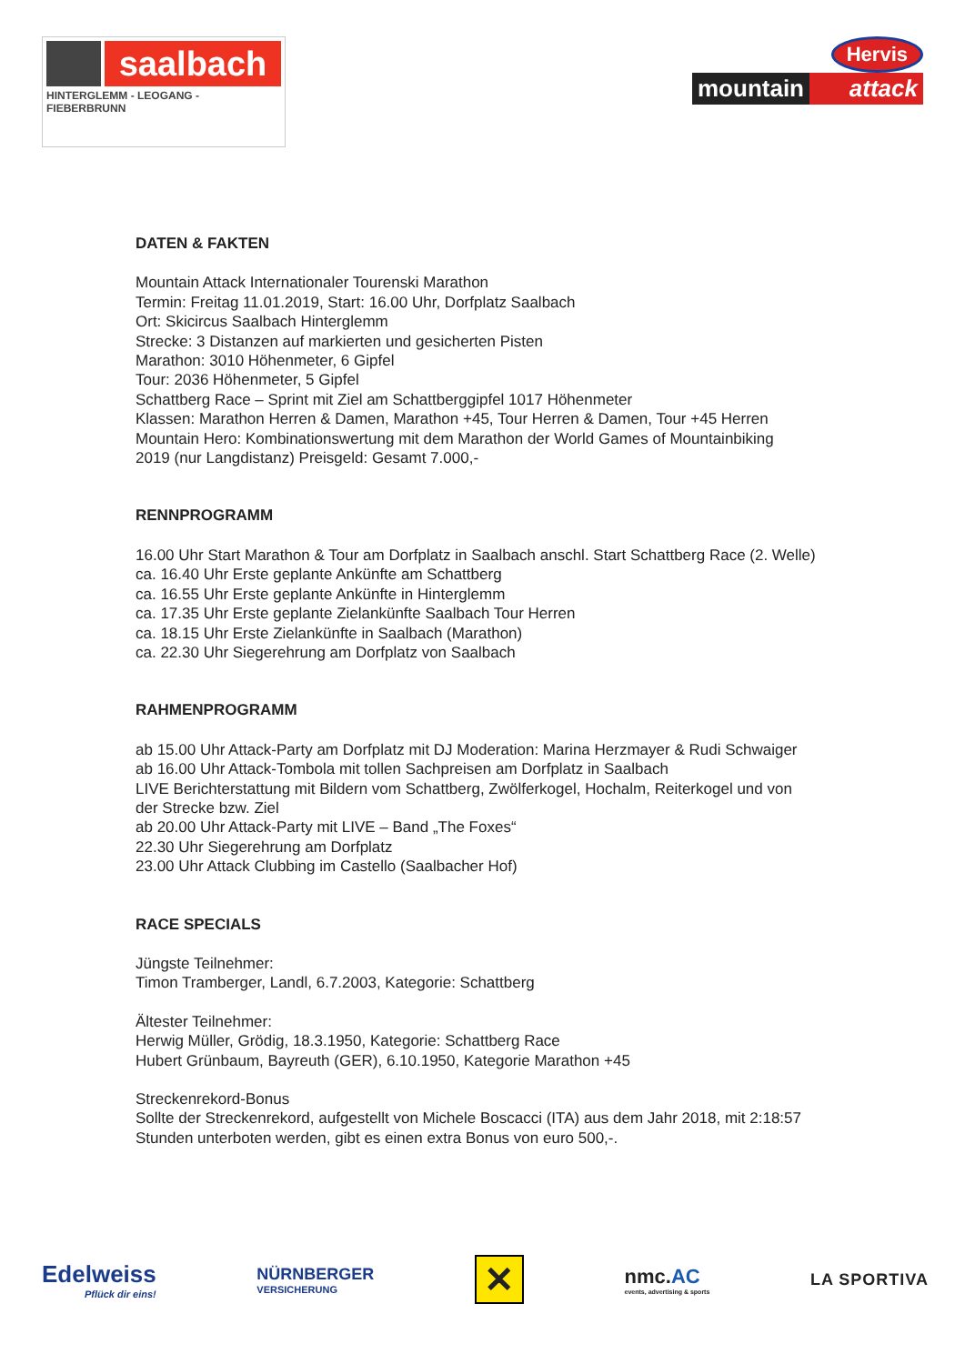saalbach
HINTERGLEMM - LEOGANG - FIEBERBRUNN
Hervis
mountain attack
DATEN & FAKTEN
Mountain Attack Internationaler Tourenski Marathon
Termin: Freitag 11.01.2019, Start: 16.00 Uhr, Dorfplatz Saalbach
Ort: Skicircus Saalbach Hinterglemm
Strecke: 3 Distanzen auf markierten und gesicherten Pisten
Marathon: 3010 Höhenmeter, 6 Gipfel
Tour: 2036 Höhenmeter, 5 Gipfel
Schattberg Race – Sprint mit Ziel am Schattberggipfel 1017 Höhenmeter
Klassen: Marathon Herren & Damen, Marathon +45, Tour Herren & Damen, Tour +45 Herren
Mountain Hero: Kombinationswertung mit dem Marathon der World Games of Mountainbiking
2019 (nur Langdistanz) Preisgeld: Gesamt 7.000,-
RENNPROGRAMM
16.00 Uhr Start Marathon & Tour am Dorfplatz in Saalbach anschl. Start Schattberg Race (2. Welle)
ca. 16.40 Uhr Erste geplante Ankünfte am Schattberg
ca. 16.55 Uhr Erste geplante Ankünfte in Hinterglemm
ca. 17.35 Uhr Erste geplante Zielankünfte Saalbach Tour Herren
ca. 18.15 Uhr Erste Zielankünfte in Saalbach (Marathon)
ca. 22.30 Uhr Siegerehrung am Dorfplatz von Saalbach
RAHMENPROGRAMM
ab 15.00 Uhr Attack-Party am Dorfplatz mit DJ Moderation: Marina Herzmayer & Rudi Schwaiger
ab 16.00 Uhr Attack-Tombola mit tollen Sachpreisen am Dorfplatz in Saalbach
LIVE Berichterstattung mit Bildern vom Schattberg, Zwölferkogel, Hochalm, Reiterkogel und von
der Strecke bzw. Ziel
ab 20.00 Uhr Attack-Party mit LIVE – Band „The Foxes“
22.30 Uhr Siegerehrung am Dorfplatz
23.00 Uhr Attack Clubbing im Castello (Saalbacher Hof)
RACE SPECIALS
Jüngste Teilnehmer:
Timon Tramberger, Landl, 6.7.2003, Kategorie: Schattberg
Ältester Teilnehmer:
Herwig Müller, Grödig, 18.3.1950, Kategorie: Schattberg Race
Hubert Grünbaum, Bayreuth (GER), 6.10.1950, Kategorie Marathon +45
Streckenrekord-Bonus
Sollte der Streckenrekord, aufgestellt von Michele Boscacci (ITA) aus dem Jahr 2018, mit 2:18:57
Stunden unterboten werden, gibt es einen extra Bonus von euro 500,-.
Edelweiss
Pflück dir eins!
NÜRNBERGER
VERSICHERUNG
✕
nmc.AC
events, advertising & sports
LA SPORTIVA